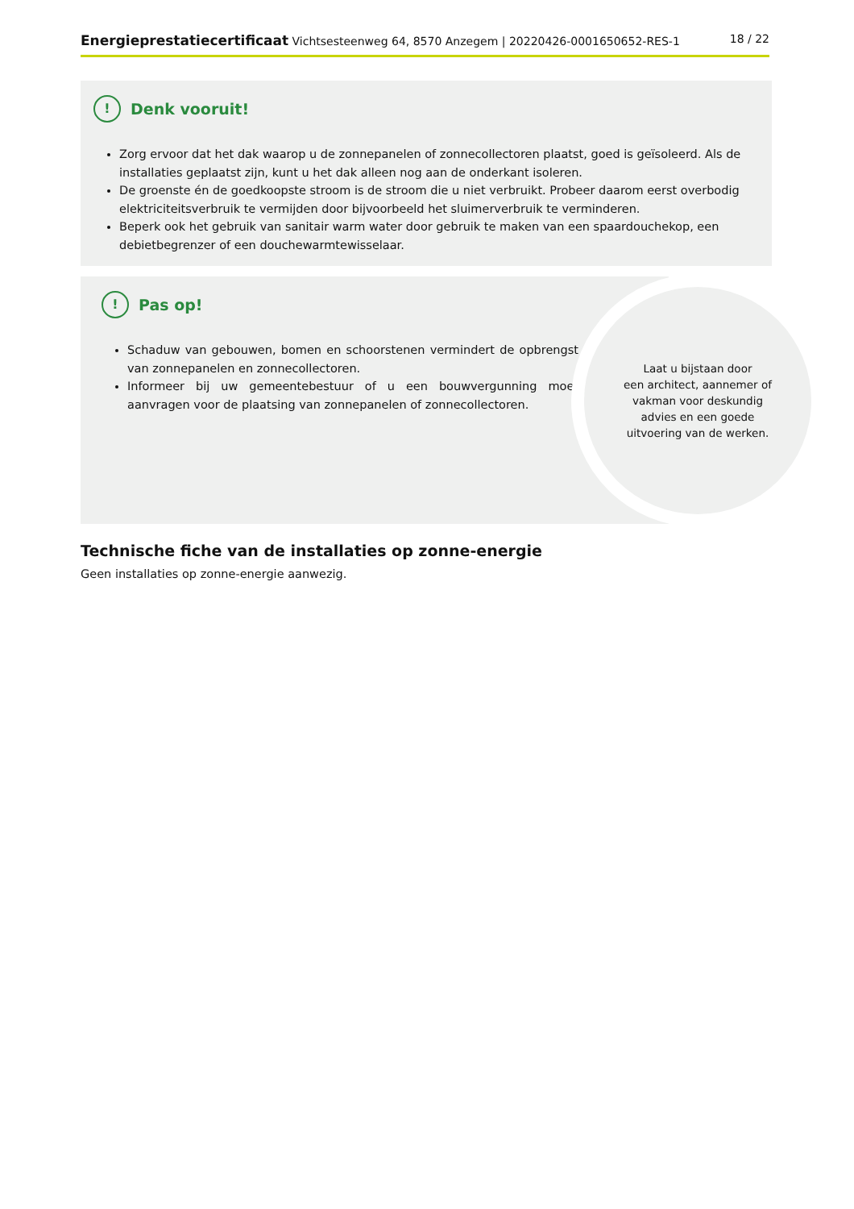Energieprestatiecertificaat Vichtsesteenweg 64, 8570 Anzegem | 20220426-0001650652-RES-1 18 / 22
! Denk vooruit!
Zorg ervoor dat het dak waarop u de zonnepanelen of zonnecollectoren plaatst, goed is geïsoleerd. Als de installaties geplaatst zijn, kunt u het dak alleen nog aan de onderkant isoleren.
De groenste én de goedkoopste stroom is de stroom die u niet verbruikt. Probeer daarom eerst overbodig elektriciteitsverbruik te vermijden door bijvoorbeeld het sluimerverbruik te verminderen.
Beperk ook het gebruik van sanitair warm water door gebruik te maken van een spaardouchekop, een debietbegrenzer of een douchewarmtewisselaar.
! Pas op!
Schaduw van gebouwen, bomen en schoorstenen vermindert de opbrengst van zonnepanelen en zonnecollectoren.
Informeer bij uw gemeentebestuur of u een bouwvergunning moet aanvragen voor de plaatsing van zonnepanelen of zonnecollectoren.
Laat u bijstaan door
een architect, aannemer of
vakman voor deskundig
advies en een goede
uitvoering van de werken.
Technische fiche van de installaties op zonne-energie
Geen installaties op zonne-energie aanwezig.